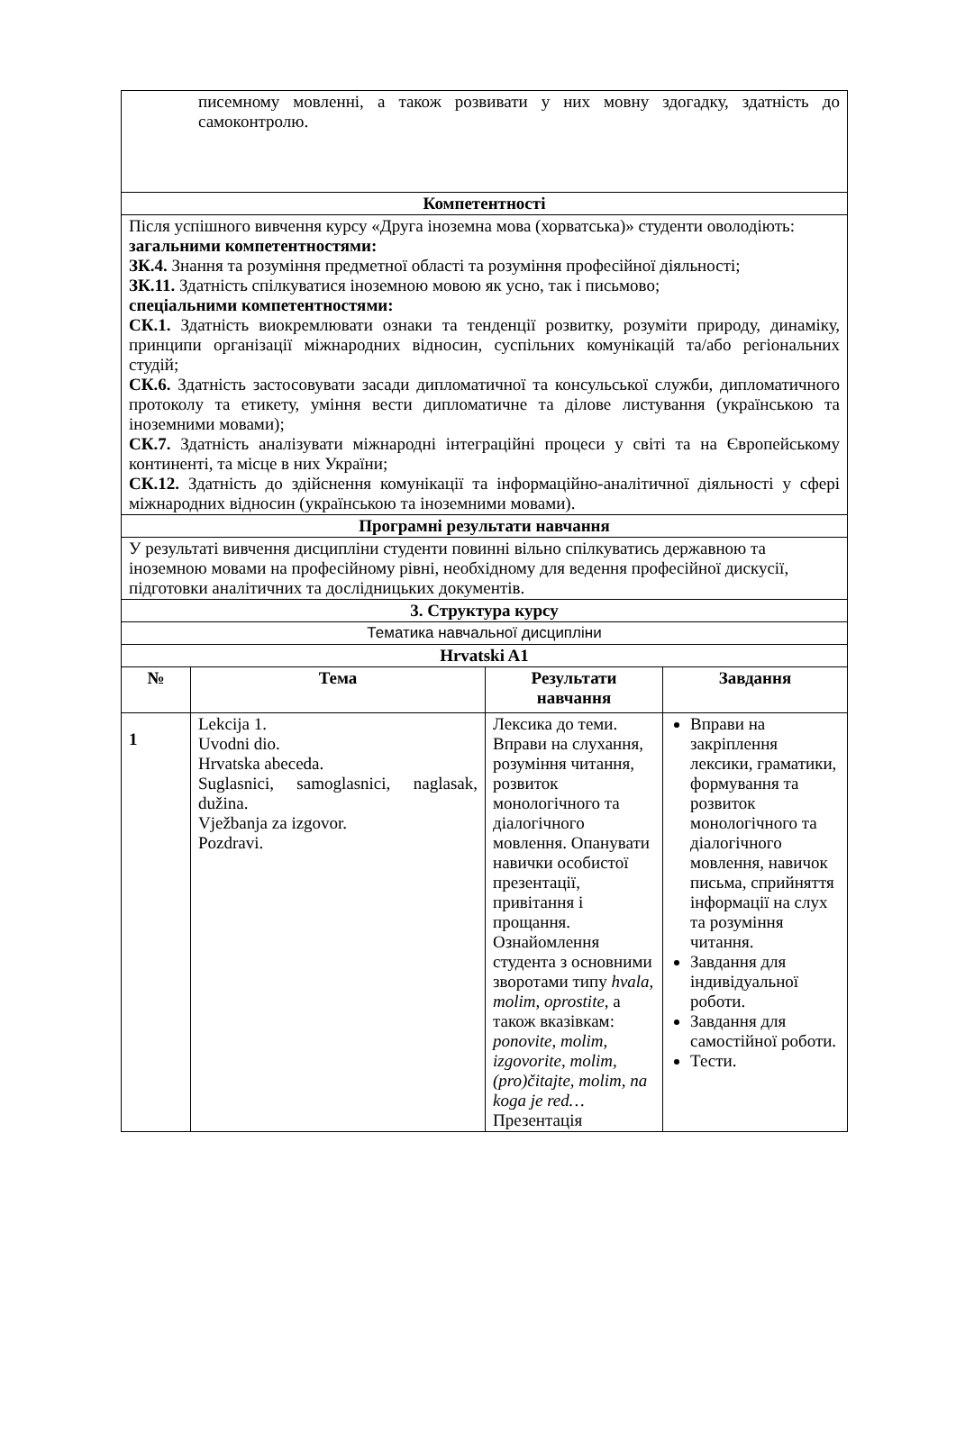| писемному мовленні, а також розвивати у них мовну здогадку, здатність до самоконтролю. | | | |
| Компетентності | | | |
| Після успішного вивчення курсу «Друга іноземна мова (хорватська)» студенти оволодіють: загальними компетентностями: ЗК.4. Знання та розуміння предметної області та розуміння професійної діяльності; ЗК.11. Здатність спілкуватися іноземною мовою як усно, так і письмово; спеціальними компетентностями: СК.1. Здатність виокремлювати ознаки та тенденції розвитку, розуміти природу, динаміку, принципи організації міжнародних відносин, суспільних комунікацій та/або регіональних студій; СК.6. Здатність застосовувати засади дипломатичної та консульської служби, дипломатичного протоколу та етикету, уміння вести дипломатичне та ділове листування (українською та іноземними мовами); СК.7. Здатність аналізувати міжнародні інтеграційні процеси у світі та на Європейському континенті, та місце в них України; СК.12. Здатність до здійснення комунікації та інформаційно-аналітичної діяльності у сфері міжнародних відносин (українською та іноземними мовами). | | | |
| Програмні результати навчання | | | |
| У результаті вивчення дисципліни студенти повинні вільно спілкуватись державною та іноземною мовами на професійному рівні, необхідному для ведення професійної дискусії, підготовки аналітичних та дослідницьких документів. | | | |
| 3. Структура курсу | | | |
| Тематика навчальної дисципліни | | | |
| Hrvatski A1 | | | |
| № | Тема | Результати навчання | Завдання |
| 1 | Lekcija 1. Uvodni dio. Hrvatska abeceda. Suglasnici, samoglasnici, naglasak, dužina. Vježbanja za izgovor. Pozdravi. | Лексика до теми. Вправи на слухання, розуміння читання, розвиток монологічного та діалогічного мовлення. Опанувати навички особистої презентації, привітання і прощання. Ознайомлення студента з основними зворотами типу hvala, molim, oprostite , а також вказівкам: ponovite, molim, izgovorite, molim, (pro)čitajte, molim, na koga je red… Презентація | Вправи на закріплення лексики, граматики, формування та розвиток монологічного та діалогічного мовлення, навичок письма, сприйняття інформації на слух та розуміння читання. Завдання для індивідуальної роботи. Завдання для самостійної роботи. Тести. |